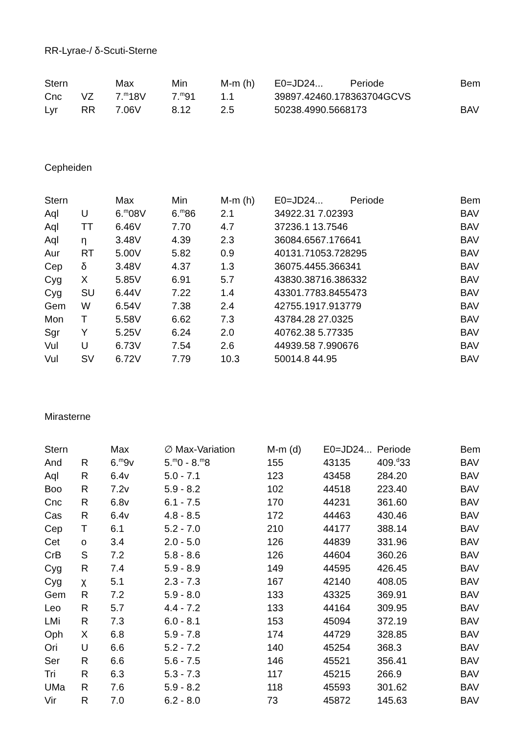RR-Lyrae-/ δ-Scuti-Sterne
| Stern | | Max | Min | M-m (h) | E0=JD24... Periode | Bem |
| --- | --- | --- | --- | --- | --- | --- |
| Cnc | VZ | 7.<sup>m</sup>18V | 7.<sup>m</sup>91 | 1.1 | 39897.42460.178363704GCVS | |
| Lyr | RR | 7.06V | 8.12 | 2.5 | 50238.4990.5668173 | BAV |
Cepheiden
| Stern | | Max | Min | M-m (h) | E0=JD24... Periode | Bem |
| --- | --- | --- | --- | --- | --- | --- |
| Aql | U | 6.<sup>m</sup>08V | 6.<sup>m</sup>86 | 2.1 | 34922.31 7.02393 | BAV |
| Aql | TT | 6.46V | 7.70 | 4.7 | 37236.1 13.7546 | BAV |
| Aql | η | 3.48V | 4.39 | 2.3 | 36084.6567.176641 | BAV |
| Aur | RT | 5.00V | 5.82 | 0.9 | 40131.71053.728295 | BAV |
| Cep | δ | 3.48V | 4.37 | 1.3 | 36075.4455.366341 | BAV |
| Cyg | X | 5.85V | 6.91 | 5.7 | 43830.38716.386332 | BAV |
| Cyg | SU | 6.44V | 7.22 | 1.4 | 43301.7783.8455473 | BAV |
| Gem | W | 6.54V | 7.38 | 2.4 | 42755.1917.913779 | BAV |
| Mon | T | 5.58V | 6.62 | 7.3 | 43784.28 27.0325 | BAV |
| Sgr | Y | 5.25V | 6.24 | 2.0 | 40762.38 5.77335 | BAV |
| Vul | U | 6.73V | 7.54 | 2.6 | 44939.58 7.990676 | BAV |
| Vul | SV | 6.72V | 7.79 | 10.3 | 50014.8 44.95 | BAV |
Mirasterne
| Stern | | Max | ∅ Max-Variation | M-m (d) | E0=JD24... | Periode | Bem |
| --- | --- | --- | --- | --- | --- | --- | --- |
| And | R | 6.<sup>m</sup>9v | 5.<sup>m</sup>0 - 8.<sup>m</sup>8 | 155 | 43135 | 409.<sup>d</sup>33 | BAV |
| Aql | R | 6.4v | 5.0 - 7.1 | 123 | 43458 | 284.20 | BAV |
| Boo | R | 7.2v | 5.9 - 8.2 | 102 | 44518 | 223.40 | BAV |
| Cnc | R | 6.8v | 6.1 - 7.5 | 170 | 44231 | 361.60 | BAV |
| Cas | R | 6.4v | 4.8 - 8.5 | 172 | 44463 | 430.46 | BAV |
| Cep | T | 6.1 | 5.2 - 7.0 | 210 | 44177 | 388.14 | BAV |
| Cet | o | 3.4 | 2.0 - 5.0 | 126 | 44839 | 331.96 | BAV |
| CrB | S | 7.2 | 5.8 - 8.6 | 126 | 44604 | 360.26 | BAV |
| Cyg | R | 7.4 | 5.9 - 8.9 | 149 | 44595 | 426.45 | BAV |
| Cyg | χ | 5.1 | 2.3 - 7.3 | 167 | 42140 | 408.05 | BAV |
| Gem | R | 7.2 | 5.9 - 8.0 | 133 | 43325 | 369.91 | BAV |
| Leo | R | 5.7 | 4.4 - 7.2 | 133 | 44164 | 309.95 | BAV |
| LMi | R | 7.3 | 6.0 - 8.1 | 153 | 45094 | 372.19 | BAV |
| Oph | X | 6.8 | 5.9 - 7.8 | 174 | 44729 | 328.85 | BAV |
| Ori | U | 6.6 | 5.2 - 7.2 | 140 | 45254 | 368.3 | BAV |
| Ser | R | 6.6 | 5.6 - 7.5 | 146 | 45521 | 356.41 | BAV |
| Tri | R | 6.3 | 5.3 - 7.3 | 117 | 45215 | 266.9 | BAV |
| UMa | R | 7.6 | 5.9 - 8.2 | 118 | 45593 | 301.62 | BAV |
| Vir | R | 7.0 | 6.2 - 8.0 | 73 | 45872 | 145.63 | BAV |